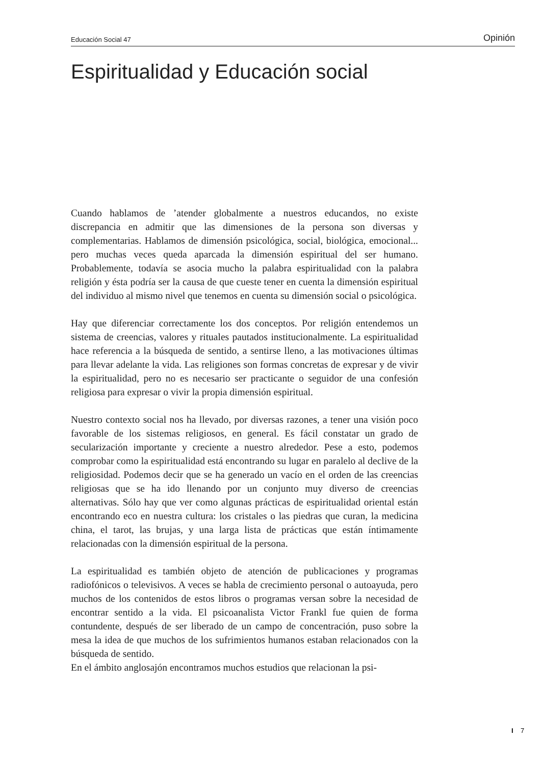Educación Social 47 Opinión
Espiritualidad y Educación social
Cuando hablamos de ’atender globalmente a nuestros educandos, no existe discrepancia en admitir que las dimensiones de la persona son diversas y complementarias. Hablamos de dimensión psicológica, social, biológica, emocional... pero muchas veces queda aparcada la dimensión espiritual del ser humano. Probablemente, todavía se asocia mucho la palabra espiritualidad con la palabra religión y ésta podría ser la causa de que cueste tener en cuenta la dimensión espiritual del individuo al mismo nivel que tenemos en cuenta su dimensión social o psicológica.
Hay que diferenciar correctamente los dos conceptos. Por religión entendemos un sistema de creencias, valores y rituales pautados institucionalmente. La espiritualidad hace referencia a la búsqueda de sentido, a sentirse lleno, a las motivaciones últimas para llevar adelante la vida. Las religiones son formas concretas de expresar y de vivir la espiritualidad, pero no es necesario ser practicante o seguidor de una confesión religiosa para expresar o vivir la propia dimensión espiritual.
Nuestro contexto social nos ha llevado, por diversas razones, a tener una visión poco favorable de los sistemas religiosos, en general. Es fácil constatar un grado de secularización importante y creciente a nuestro alrededor. Pese a esto, podemos comprobar como la espiritualidad está encontrando su lugar en paralelo al declive de la religiosidad. Podemos decir que se ha generado un vacío en el orden de las creencias religiosas que se ha ido llenando por un conjunto muy diverso de creencias alternativas. Sólo hay que ver como algunas prácticas de espiritualidad oriental están encontrando eco en nuestra cultura: los cristales o las piedras que curan, la medicina china, el tarot, las brujas, y una larga lista de prácticas que están íntimamente relacionadas con la dimensión espiritual de la persona.
La espiritualidad es también objeto de atención de publicaciones y programas radiofónicos o televisivos. A veces se habla de crecimiento personal o autoayuda, pero muchos de los contenidos de estos libros o programas versan sobre la necesidad de encontrar sentido a la vida. El psicoanalista Victor Frankl fue quien de forma contundente, después de ser liberado de un campo de concentración, puso sobre la mesa la idea de que muchos de los sufrimientos humanos estaban relacionados con la búsqueda de sentido.
En el ámbito anglosajón encontramos muchos estudios que relacionan la psi-
I 7